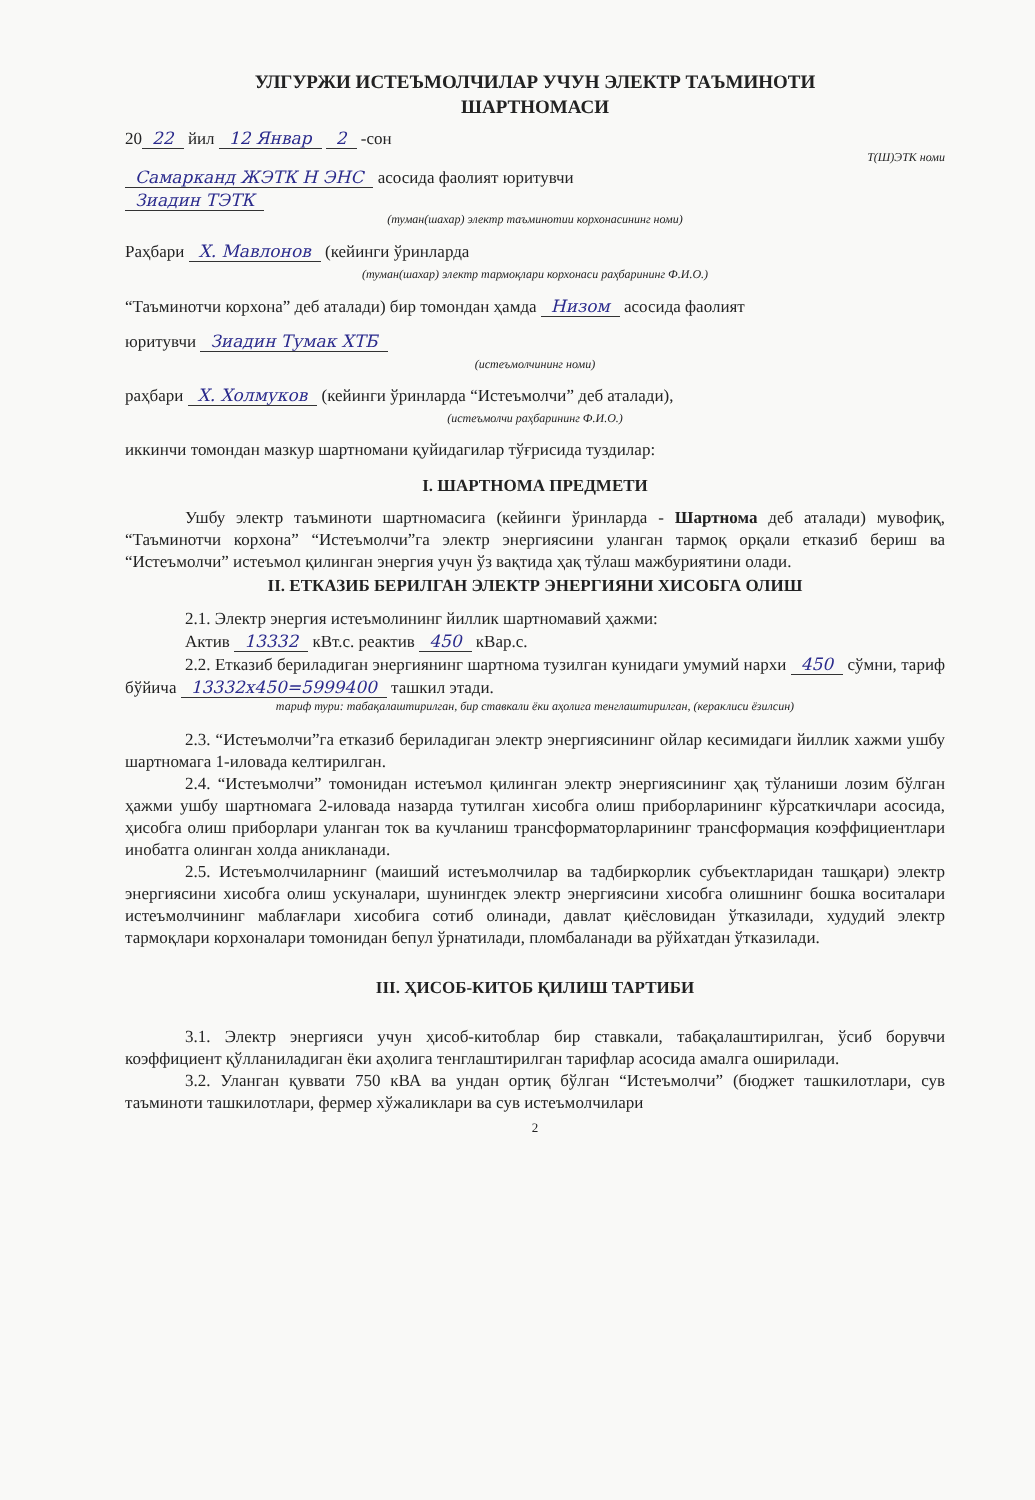УЛГУРЖИ ИСТЕЪМОЛЧИЛАР УЧУН ЭЛЕКТР ТАЪМИНОТИ
ШАРТНОМАСИ
20 22 йил 12 Январ 2 -сон
Т(Ш)ЭТК номи
Самарканд ЖЭТК Н ЭНС асосида фаолият юритувчи
Зиадин ТЭТК
(туман(шахар) электр таъминотии корхонасининг номи)
Раҳбари Х. Мавлонов (кейинги ўринларда
(туман(шахар) электр тармоқлари корхонаси раҳбарининг Ф.И.О.)
“Таъминотчи корхона” деб аталади) бир томондан ҳамда Низом асосида фаолият
юритувчи Зиадин Тумак ХТБ
(истеъмолчининг номи)
раҳбари Х. Холмуков (кейинги ўринларда “Истеъмолчи” деб аталади),
(истеъмолчи раҳбарининг Ф.И.О.)
иккинчи томондан мазкур шартномани қуйидагилар тўғрисида туздилар:
I. ШАРТНОМА ПРЕДМЕТИ
Ушбу электр таъминоти шартномасига (кейинги ўринларда - Шартнома деб аталади) мувофиқ, “Таъминотчи корхона” “Истеъмолчи”га электр энергиясини уланган тармоқ орқали етказиб бериш ва “Истеъмолчи” истеъмол қилинган энергия учун ўз вақтида ҳақ тўлаш мажбуриятини олади.
II. ЕТКАЗИБ БЕРИЛГАН ЭЛЕКТР ЭНЕРГИЯНИ ХИСОБГА ОЛИШ
2.1. Электр энергия истеъмолининг йиллик шартномавий ҳажми:
Актив 13332 кВт.с. реактив 450 кВар.с.
2.2. Етказиб бериладиган энергиянинг шартнома тузилган кунидаги умумий нархи 450 сўмни, тариф бўйича 13332х450=5999400 ташкил этади.
тариф тури: табақалаштирилган, бир ставкали ёки аҳолига тенглаштирилган, (кераклиси ёзилсин)
2.3. “Истеъмолчи”га етказиб бериладиган электр энергиясининг ойлар кесимидаги йиллик хажми ушбу шартномага 1-иловада келтирилган.
2.4. “Истеъмолчи” томонидан истеъмол қилинган электр энергиясининг ҳақ тўланиши лозим бўлган ҳажми ушбу шартномага 2-иловада назарда тутилган хисобга олиш приборларининг кўрсаткичлари асосида, ҳисобга олиш приборлари уланган ток ва кучланиш трансформаторларининг трансформация коэффициентлари инобатга олинган холда аникланади.
2.5. Истеъмолчиларнинг (маиший истеъмолчилар ва тадбиркорлик субъектларидан ташқари) электр энергиясини хисобга олиш ускуналари, шунингдек электр энергиясини хисобга олишнинг бошка воситалари истеъмолчининг маблағлари хисобига сотиб олинади, давлат қиёсловидан ўтказилади, худудий электр тармоқлари корхоналари томонидан бепул ўрнатилади, пломбаланади ва рўйхатдан ўтказилади.
III. ҲИСОБ-КИТОБ ҚИЛИШ ТАРТИБИ
3.1. Электр энергияси учун ҳисоб-китоблар бир ставкали, табақалаштирилган, ўсиб борувчи коэффициент қўлланиладиган ёки аҳолига тенглаштирилган тарифлар асосида амалга оширилади.
3.2. Уланган қуввати 750 кВА ва ундан ортиқ бўлган “Истеъмолчи” (бюджет ташкилотлари, сув таъминоти ташкилотлари, фермер хўжаликлари ва сув истеъмолчилари
2